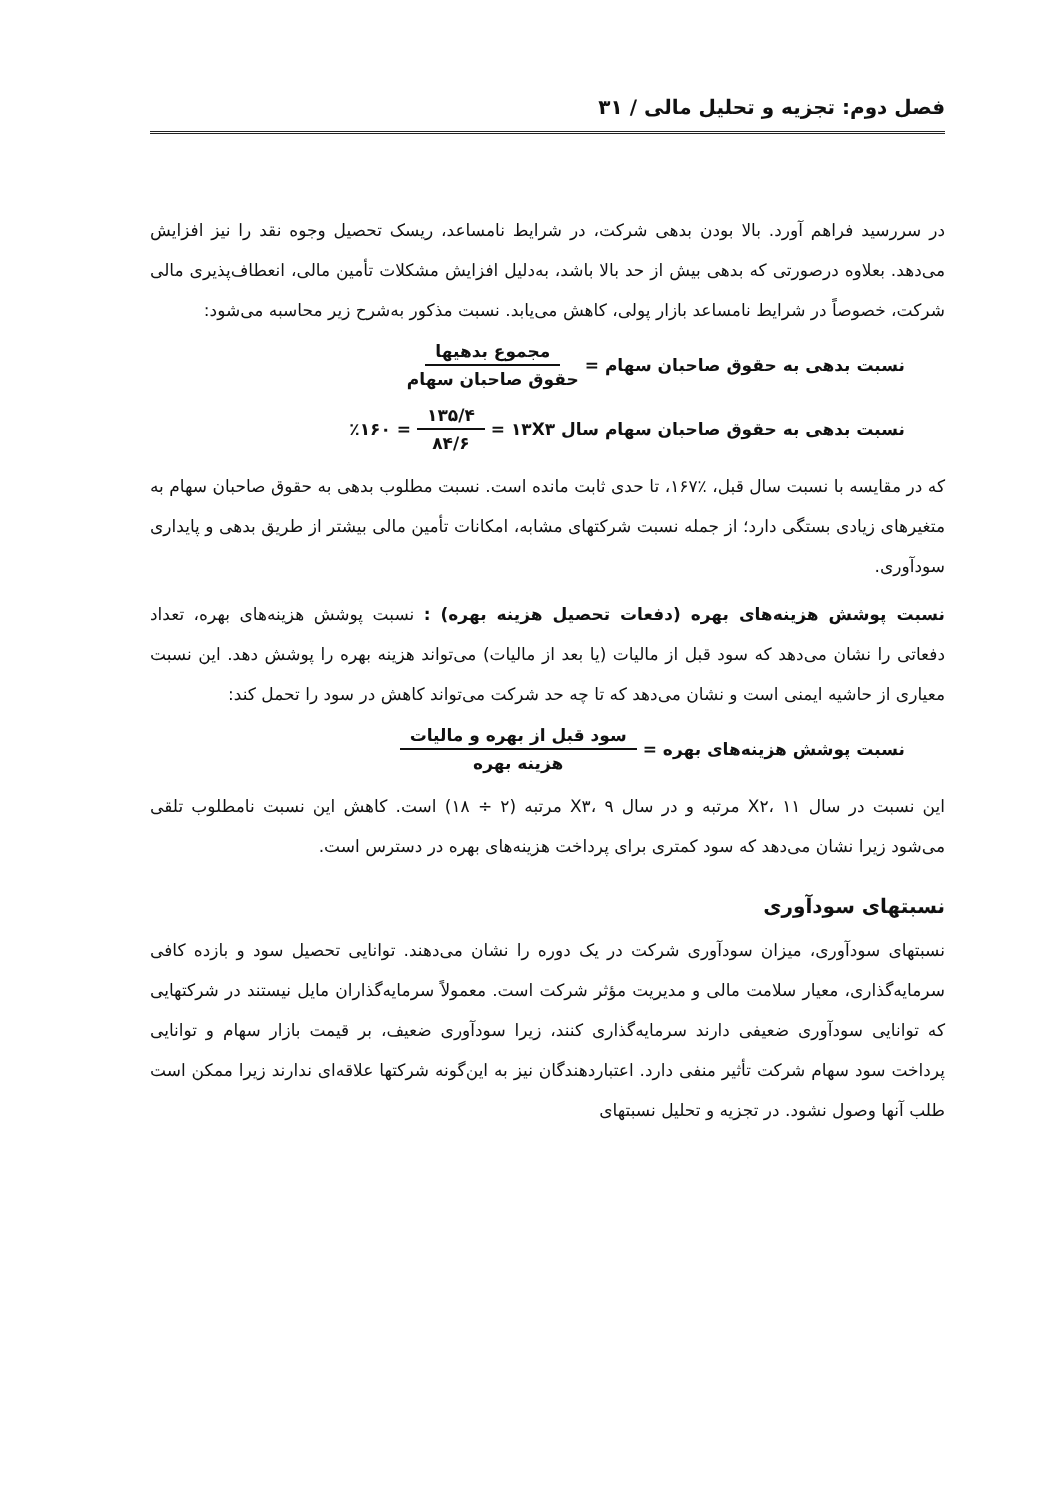فصل دوم: تجزیه و تحلیل مالی / ۳۱
در سررسید فراهم آورد. بالا بودن بدهی شرکت، در شرایط نامساعد، ریسک تحصیل وجوه نقد را نیز افزایش می‌دهد. بعلاوه درصورتی که بدهی بیش از حد بالا باشد، به‌دلیل افزایش مشکلات تأمین مالی، انعطاف‌پذیری مالی شرکت، خصوصاً در شرایط نامساعد بازار پولی، کاهش می‌یابد. نسبت مذکور به‌شرح زیر محاسبه می‌شود:
نسبت بدهی به حقوق صاحبان سهام = مجموع بدهیها حقوق صاحبان سهام
نسبت بدهی به حقوق صاحبان سهام سال ۱۳X۳ = ۱۳۵/۴ ۸۴/۶ = ٪۱۶۰
که در مقایسه با نسبت سال قبل، ٪۱۶۷، تا حدی ثابت مانده است. نسبت مطلوب بدهی به حقوق صاحبان سهام به متغیرهای زیادی بستگی دارد؛ از جمله نسبت شرکتهای مشابه، امکانات تأمین مالی بیشتر از طریق بدهی و پایداری سودآوری.
نسبت پوشش هزینه‌های بهره (دفعات تحصیل هزینه بهره) : نسبت پوشش هزینه‌های بهره، تعداد دفعاتی را نشان می‌دهد که سود قبل از مالیات (یا بعد از مالیات) می‌تواند هزینه بهره را پوشش دهد. این نسبت معیاری از حاشیه ایمنی است و نشان می‌دهد که تا چه حد شرکت می‌تواند کاهش در سود را تحمل کند:
نسبت پوشش هزینه‌های بهره = سود قبل از بهره و مالیات هزینه بهره
این نسبت در سال X۲، ۱۱ مرتبه و در سال X۳، ۹ مرتبه (۲ ÷ ۱۸) است. کاهش این نسبت نامطلوب تلقی می‌شود زیرا نشان می‌دهد که سود کمتری برای پرداخت هزینه‌های بهره در دسترس است.
نسبتهای سودآوری
نسبتهای سودآوری، میزان سودآوری شرکت در یک دوره را نشان می‌دهند. توانایی تحصیل سود و بازده کافی سرمایه‌گذاری، معیار سلامت مالی و مدیریت مؤثر شرکت است. معمولاً سرمایه‌گذاران مایل نیستند در شرکتهایی که توانایی سودآوری ضعیفی دارند سرمایه‌گذاری کنند، زیرا سودآوری ضعیف، بر قیمت بازار سهام و توانایی پرداخت سود سهام شرکت تأثیر منفی دارد. اعتباردهندگان نیز به این‌گونه شرکتها علاقه‌ای ندارند زیرا ممکن است طلب آنها وصول نشود. در تجزیه و تحلیل نسبتهای